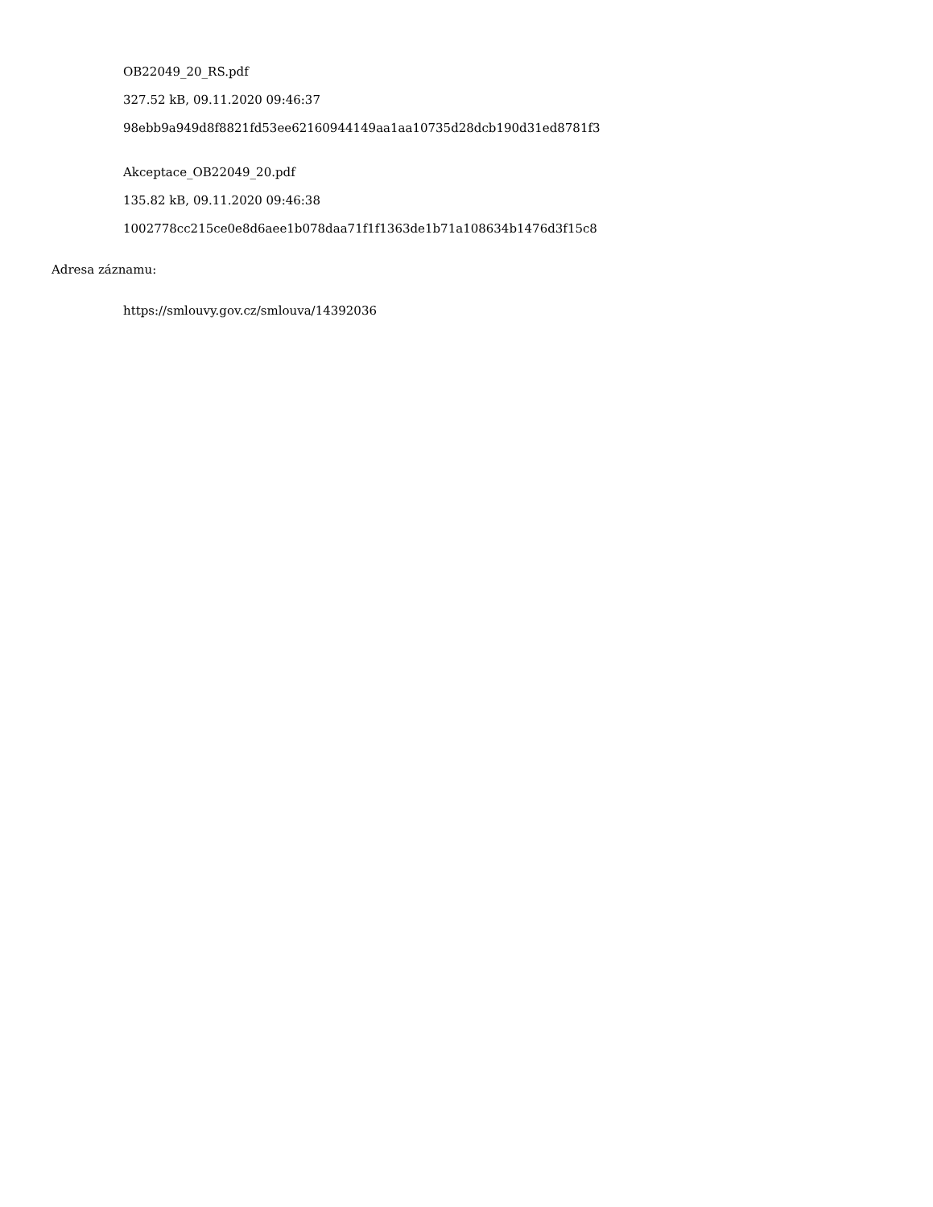OB22049_20_RS.pdf
327.52 kB, 09.11.2020 09:46:37
98ebb9a949d8f8821fd53ee62160944149aa1aa10735d28dcb190d31ed8781f3
Akceptace_OB22049_20.pdf
135.82 kB, 09.11.2020 09:46:38
1002778cc215ce0e8d6aee1b078daa71f1f1363de1b71a108634b1476d3f15c8
Adresa záznamu:
https://smlouvy.gov.cz/smlouva/14392036